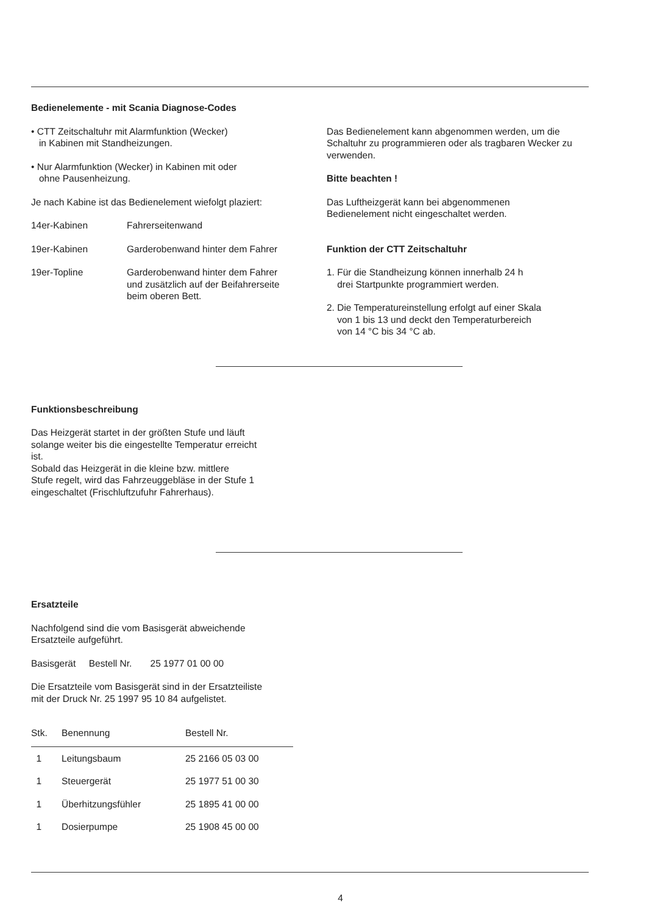Bedienelemente - mit Scania Diagnose-Codes
• CTT Zeitschaltuhr mit Alarmfunktion (Wecker)
in Kabinen mit Standheizungen.
• Nur Alarmfunktion (Wecker) in Kabinen mit oder
ohne Pausenheizung.
Je nach Kabine ist das Bedienelement wiefolgt plaziert:
| 14er-Kabinen | Fahrerseitenwand |
| 19er-Kabinen | Garderobenwand hinter dem Fahrer |
| 19er-Topline | Garderobenwand hinter dem Fahrer und zusätzlich auf der Beifahrerseite beim oberen Bett. |
Das Bedienelement kann abgenommen werden, um die Schaltuhr zu programmieren oder als tragbaren Wecker zu verwenden.
Bitte beachten !
Das Luftheizgerät kann bei abgenommenen
Bedienelement nicht eingeschaltet werden.
Funktion der CTT Zeitschaltuhr
1. Für die Standheizung können innerhalb 24 h
drei Startpunkte programmiert werden.
2. Die Temperatureinstellung erfolgt auf einer Skala
von 1 bis 13 und deckt den Temperaturbereich
von 14 °C bis 34 °C ab.
Funktionsbeschreibung
Das Heizgerät startet in der größten Stufe und läuft
solange weiter bis die eingestellte Temperatur erreicht
ist.
Sobald das Heizgerät in die kleine bzw. mittlere
Stufe regelt, wird das Fahrzeuggebläse in der Stufe 1
eingeschaltet (Frischluftzufuhr Fahrerhaus).
Ersatzteile
Nachfolgend sind die vom Basisgerät abweichende
Ersatzteile aufgeführt.
Basisgerät Bestell Nr. 25 1977 01 00 00
Die Ersatzteile vom Basisgerät sind in der Ersatzteiliste
mit der Druck Nr. 25 1997 95 10 84 aufgelistet.
| Stk. | Benennung | Bestell Nr. |
| --- | --- | --- |
| 1 | Leitungsbaum | 25 2166 05 03 00 |
| 1 | Steuergerät | 25 1977 51 00 30 |
| 1 | Überhitzungsfühler | 25 1895 41 00 00 |
| 1 | Dosierpumpe | 25 1908 45 00 00 |
4